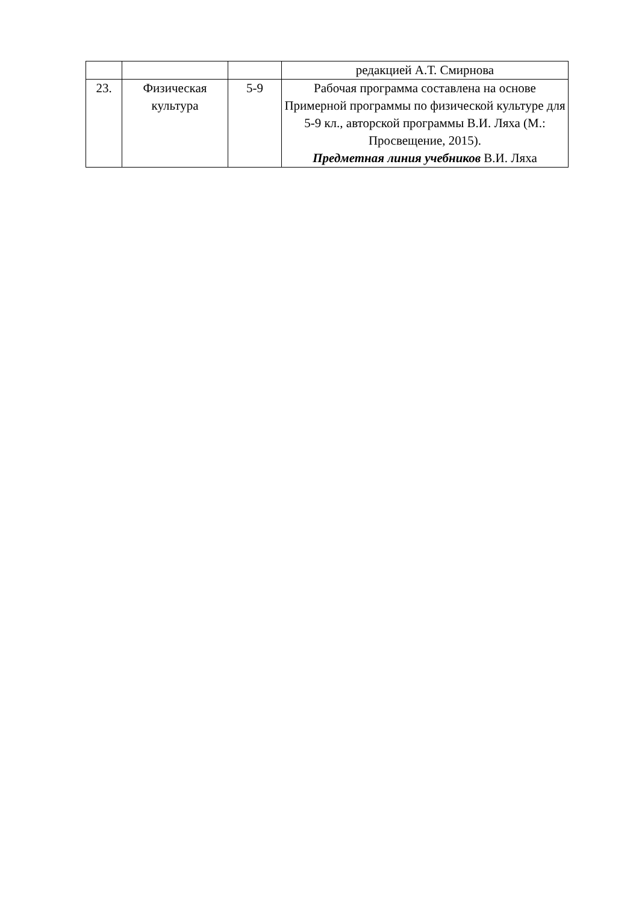| | | | редакцией А.Т. Смирнова |
| 23. | Физическая культура | 5-9 | Рабочая программа составлена на основе Примерной программы по физической культуре для 5-9 кл., авторской программы В.И. Ляха (М.: Просвещение, 2015). Предметная линия учебников В.И. Ляха |